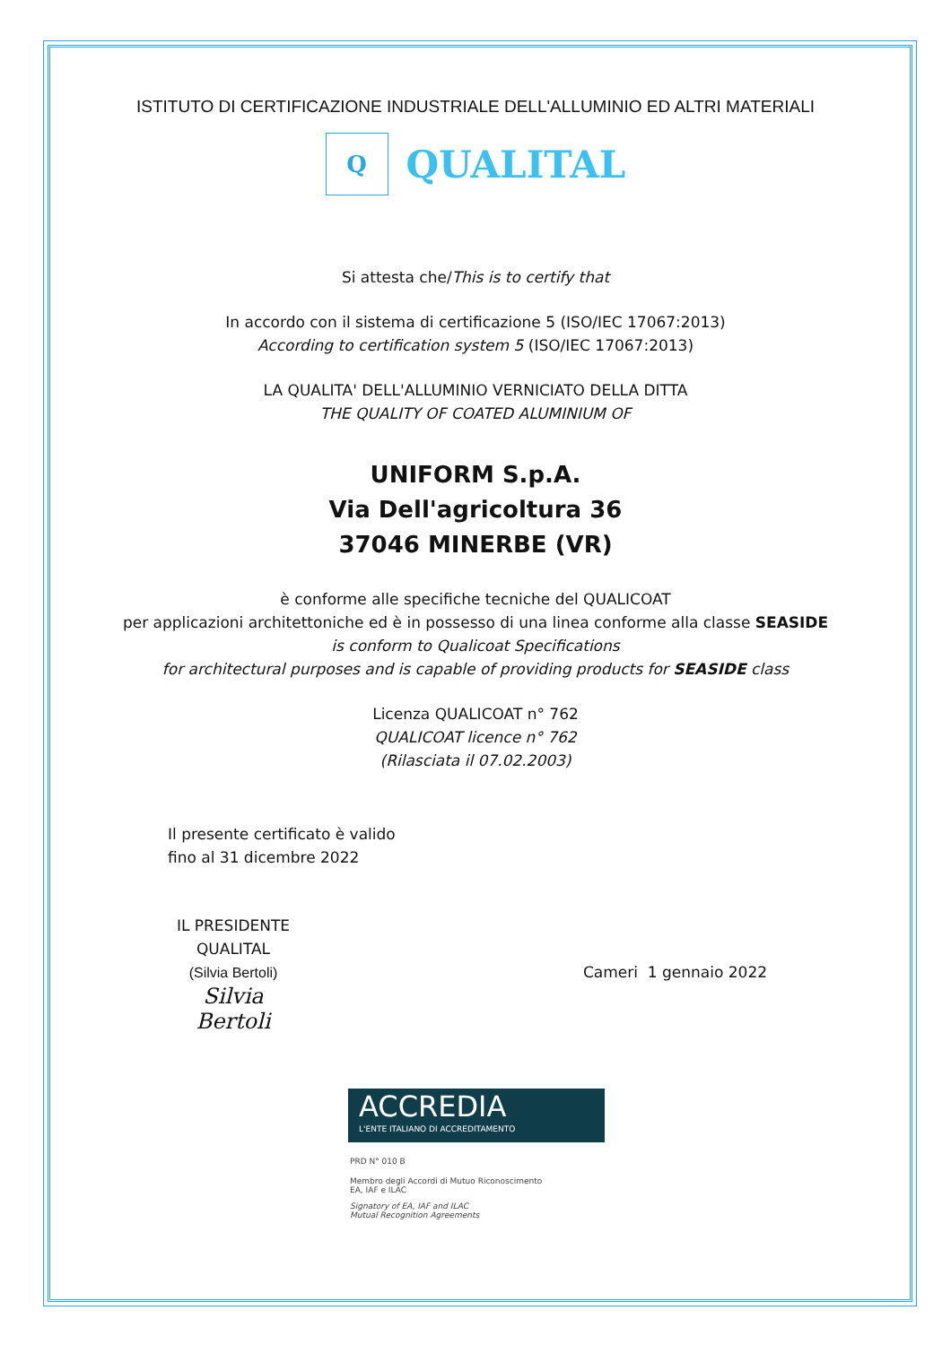ISTITUTO DI CERTIFICAZIONE INDUSTRIALE DELL'ALLUMINIO ED ALTRI MATERIALI
Q
QUALITAL
Si attesta che/This is to certify that
In accordo con il sistema di certificazione 5 (ISO/IEC 17067:2013)
According to certification system 5 (ISO/IEC 17067:2013)
LA QUALITA' DELL'ALLUMINIO VERNICIATO DELLA DITTA
THE QUALITY OF COATED ALUMINIUM OF
UNIFORM S.p.A.
Via Dell'agricoltura 36
37046 MINERBE (VR)
è conforme alle specifiche tecniche del QUALICOAT
per applicazioni architettoniche ed è in possesso di una linea conforme alla classe SEASIDE
is conform to Qualicoat Specifications
for architectural purposes and is capable of providing products for SEASIDE class
Licenza QUALICOAT n° 762
QUALICOAT licence n° 762
(Rilasciata il 07.02.2003)
Il presente certificato è valido
fino al 31 dicembre 2022
IL PRESIDENTE
QUALITAL
(Silvia Bertoli)
Silvia Bertoli
Cameri 1 gennaio 2022
ACCREDIA
L'ENTE ITALIANO DI ACCREDITAMENTO
PRD N° 010 B
Membro degli Accordi di Mutuo Riconoscimento
EA, IAF e ILAC
Signatory of EA, IAF and ILAC
Mutual Recognition Agreements